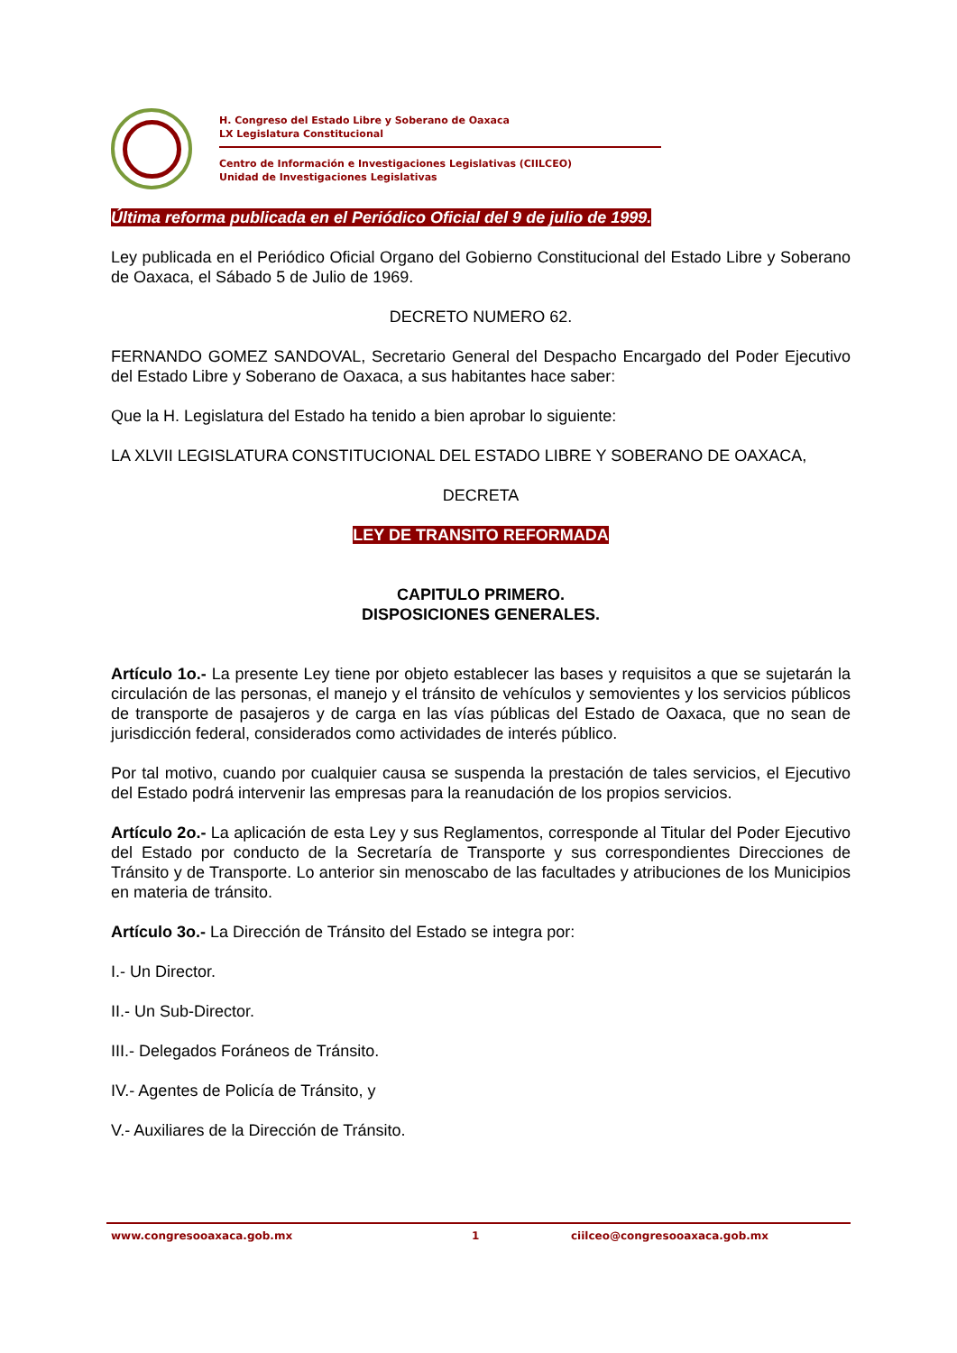H. Congreso del Estado Libre y Soberano de Oaxaca
LX Legislatura Constitucional
Centro de Información e Investigaciones Legislativas (CIILCEO)
Unidad de Investigaciones Legislativas
Última reforma publicada en el Periódico Oficial del 9 de julio de 1999.
Ley publicada en el Periódico Oficial Organo del Gobierno Constitucional del Estado Libre y Soberano de Oaxaca, el Sábado 5 de Julio de 1969.
DECRETO NUMERO 62.
FERNANDO GOMEZ SANDOVAL, Secretario General del Despacho Encargado del Poder Ejecutivo del Estado Libre y Soberano de Oaxaca, a sus habitantes hace saber:
Que la H. Legislatura del Estado ha tenido a bien aprobar lo siguiente:
LA XLVII LEGISLATURA CONSTITUCIONAL DEL ESTADO LIBRE Y SOBERANO DE OAXACA,
DECRETA
LEY DE TRANSITO REFORMADA
CAPITULO PRIMERO.
DISPOSICIONES GENERALES.
Artículo 1o.- La presente Ley tiene por objeto establecer las bases y requisitos a que se sujetarán la circulación de las personas, el manejo y el tránsito de vehículos y semovientes y los servicios públicos de transporte de pasajeros y de carga en las vías públicas del Estado de Oaxaca, que no sean de jurisdicción federal, considerados como actividades de interés público.
Por tal motivo, cuando por cualquier causa se suspenda la prestación de tales servicios, el Ejecutivo del Estado podrá intervenir las empresas para la reanudación de los propios servicios.
Artículo 2o.- La aplicación de esta Ley y sus Reglamentos, corresponde al Titular del Poder Ejecutivo del Estado por conducto de la Secretaría de Transporte y sus correspondientes Direcciones de Tránsito y de Transporte. Lo anterior sin menoscabo de las facultades y atribuciones de los Municipios en materia de tránsito.
Artículo 3o.- La Dirección de Tránsito del Estado se integra por:
I.- Un Director.
II.- Un Sub-Director.
III.- Delegados Foráneos de Tránsito.
IV.- Agentes de Policía de Tránsito, y
V.- Auxiliares de la Dirección de Tránsito.
www.congresooaxaca.gob.mx 1 ciilceo@congresooaxaca.gob.mx